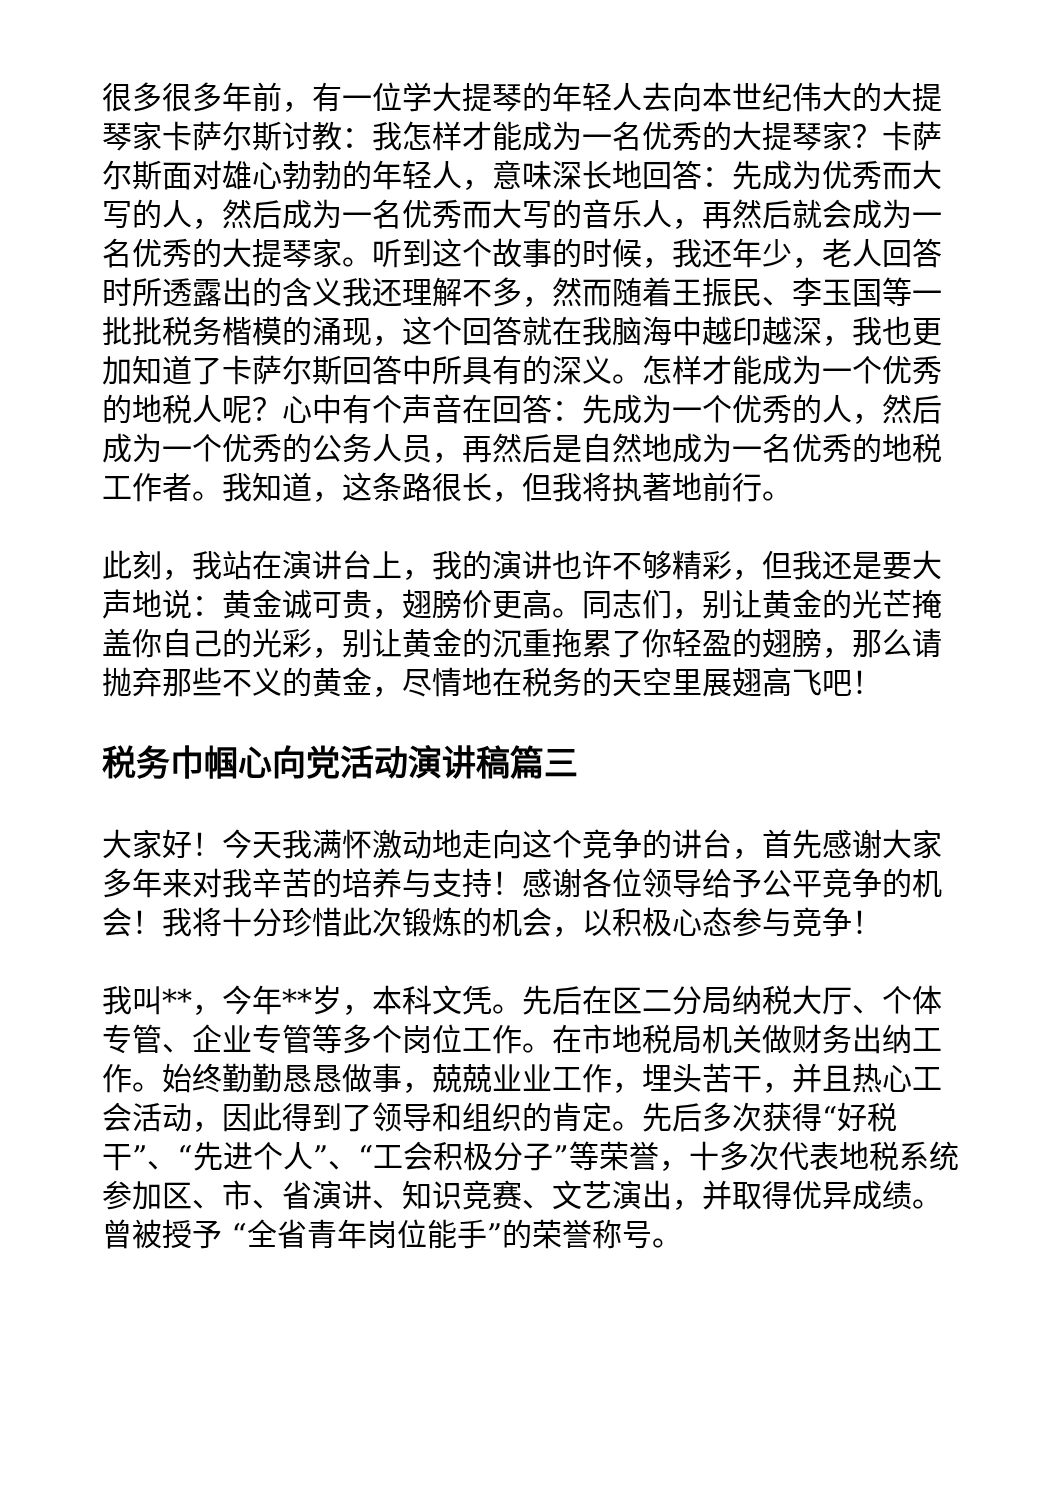很多很多年前，有一位学大提琴的年轻人去向本世纪伟大的大提琴家卡萨尔斯讨教：我怎样才能成为一名优秀的大提琴家？卡萨尔斯面对雄心勃勃的年轻人，意味深长地回答：先成为优秀而大写的人，然后成为一名优秀而大写的音乐人，再然后就会成为一名优秀的大提琴家。听到这个故事的时候，我还年少，老人回答时所透露出的含义我还理解不多，然而随着王振民、李玉国等一批批税务楷模的涌现，这个回答就在我脑海中越印越深，我也更加知道了卡萨尔斯回答中所具有的深义。怎样才能成为一个优秀的地税人呢？心中有个声音在回答：先成为一个优秀的人，然后成为一个优秀的公务人员，再然后是自然地成为一名优秀的地税工作者。我知道，这条路很长，但我将执著地前行。
此刻，我站在演讲台上，我的演讲也许不够精彩，但我还是要大声地说：黄金诚可贵，翅膀价更高。同志们，别让黄金的光芒掩盖你自己的光彩，别让黄金的沉重拖累了你轻盈的翅膀，那么请抛弃那些不义的黄金，尽情地在税务的天空里展翅高飞吧！
税务巾帼心向党活动演讲稿篇三
大家好！今天我满怀激动地走向这个竞争的讲台，首先感谢大家多年来对我辛苦的培养与支持！感谢各位领导给予公平竞争的机会！我将十分珍惜此次锻炼的机会，以积极心态参与竞争！
我叫**，今年**岁，本科文凭。先后在区二分局纳税大厅、个体专管、企业专管等多个岗位工作。在市地税局机关做财务出纳工作。始终勤勤恳恳做事，兢兢业业工作，埋头苦干，并且热心工会活动，因此得到了领导和组织的肯定。先后多次获得“好税干”、“先进个人”、“工会积极分子”等荣誉，十多次代表地税系统参加区、市、省演讲、知识竞赛、文艺演出，并取得优异成绩。曾被授予 “全省青年岗位能手”的荣誉称号。